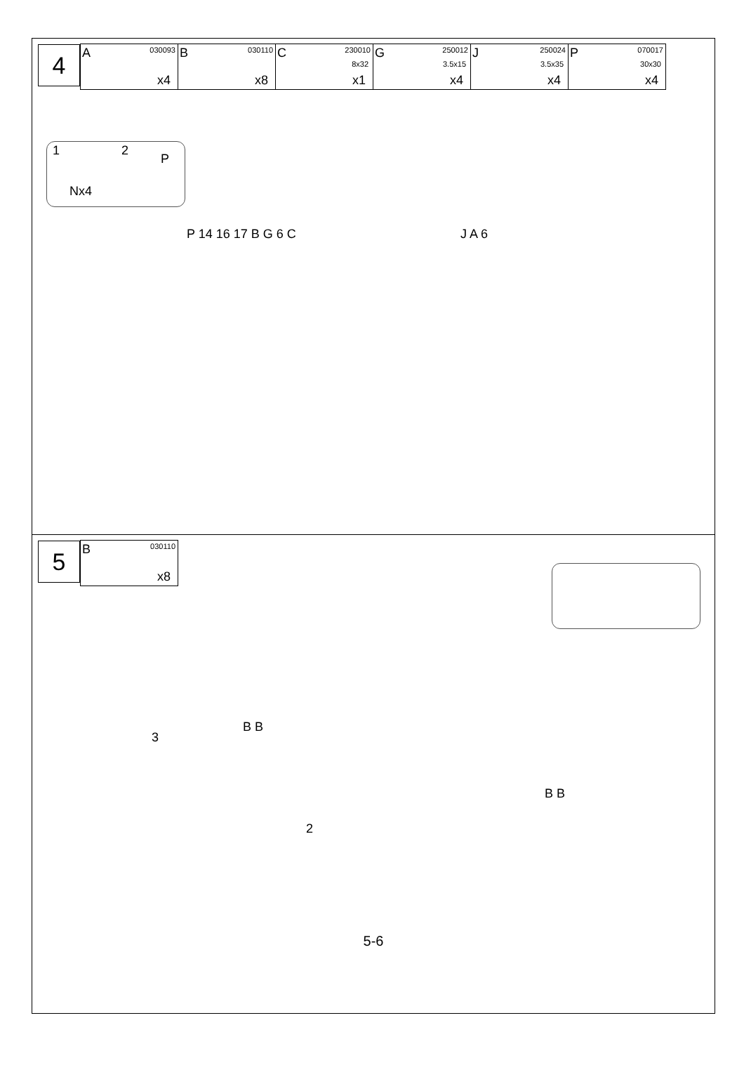4
| A 030093 x4 | B 030110 x8 | C 230010 8x32 x1 | G 250012 3.5x15 x4 | J 250024 3.5x35 x4 | P 070017 30x30 x4 |
1
Nx4
2
P
P 14 16 17 B G 6 C J A 6
5
| B 030110 x8 |
3
B B
2
B B
5-6